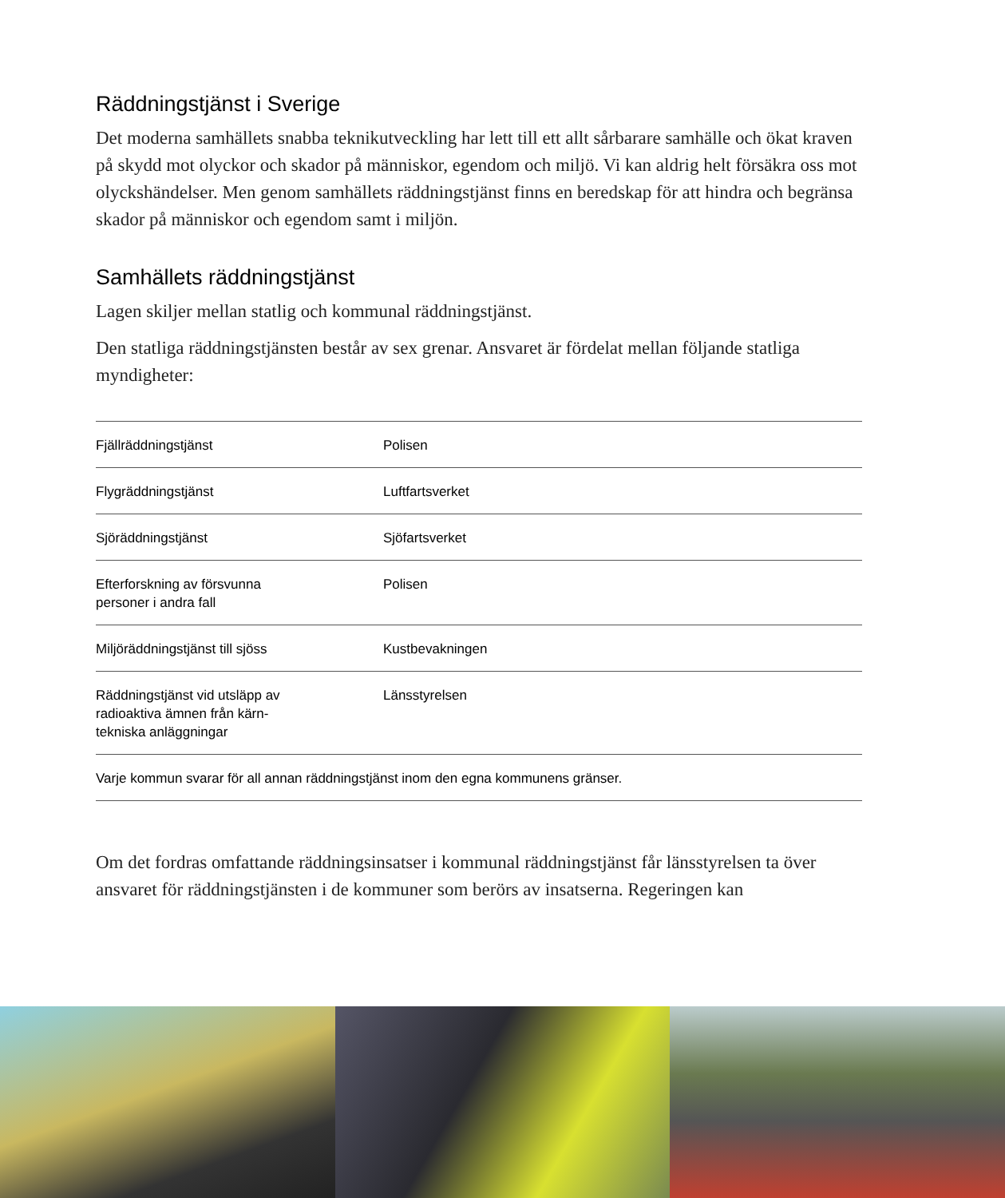Räddningstjänst i Sverige
Det moderna samhällets snabba teknikutveckling har lett till ett allt sårbarare samhälle och ökat kraven på skydd mot olyckor och skador på människor, egendom och miljö. Vi kan aldrig helt försäkra oss mot olyckshändelser. Men genom samhällets räddningstjänst finns en beredskap för att hindra och begränsa skador på människor och egendom samt i miljön.
Samhällets räddningstjänst
Lagen skiljer mellan statlig och kommunal räddningstjänst.
Den statliga räddningstjänsten består av sex grenar. Ansvaret är fördelat mellan följande statliga myndigheter:
| Fjällräddningstjänst | Polisen |
| Flygräddningstjänst | Luftfartsverket |
| Sjöräddningstjänst | Sjöfartsverket |
| Efterforskning av försvunna personer i andra fall | Polisen |
| Miljöräddningstjänst till sjöss | Kustbevakningen |
| Räddningstjänst vid utsläpp av radioaktiva ämnen från kärn- tekniska anläggningar | Länsstyrelsen |
| Varje kommun svarar för all annan räddningstjänst inom den egna kommunens gränser. | |
Om det fordras omfattande räddningsinsatser i kommunal räddningstjänst får länsstyrelsen ta över ansvaret för räddningstjänsten i de kommuner som berörs av insatserna. Regeringen kan